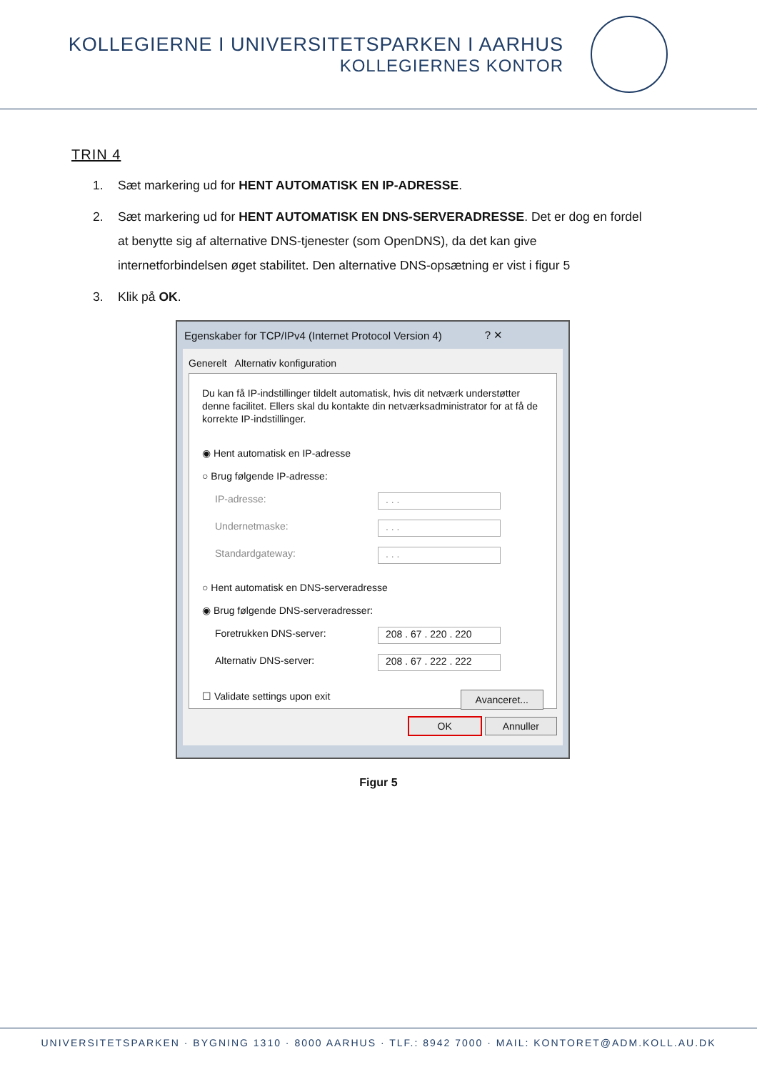KOLLEGIERNE I UNIVERSITETSPARKEN I AARHUS
KOLLEGIERNES KONTOR
TRIN 4
1. Sæt markering ud for HENT AUTOMATISK EN IP-ADRESSE.
2. Sæt markering ud for HENT AUTOMATISK EN DNS-SERVERADRESSE. Det er dog en fordel at benytte sig af alternative DNS-tjenester (som OpenDNS), da det kan give internetforbindelsen øget stabilitet. Den alternative DNS-opsætning er vist i figur 5
3. Klik på OK.
Egenskaber for TCP/IPv4 (Internet Protocol Version 4) ? ✕
Generelt Alternativ konfiguration
Du kan få IP-indstillinger tildelt automatisk, hvis dit netværk understøtter denne facilitet. Ellers skal du kontakte din netværksadministrator for at få de korrekte IP-indstillinger.
◉ Hent automatisk en IP-adresse
○ Brug følgende IP-adresse:
IP-adresse:. . .
Undernetmaske:. . .
Standardgateway:. . .
○ Hent automatisk en DNS-serveradresse
◉ Brug følgende DNS-serveradresser:
Foretrukken DNS-server: 208 . 67 . 220 . 220
Alternativ DNS-server: 208 . 67 . 222 . 222
☐ Validate settings upon exit Avanceret...
OK Annuller
Figur 5
UNIVERSITETSPARKEN · BYGNING 1310 · 8000 AARHUS · TLF.: 8942 7000 · MAIL: KONTORET@ADM.KOLL.AU.DK